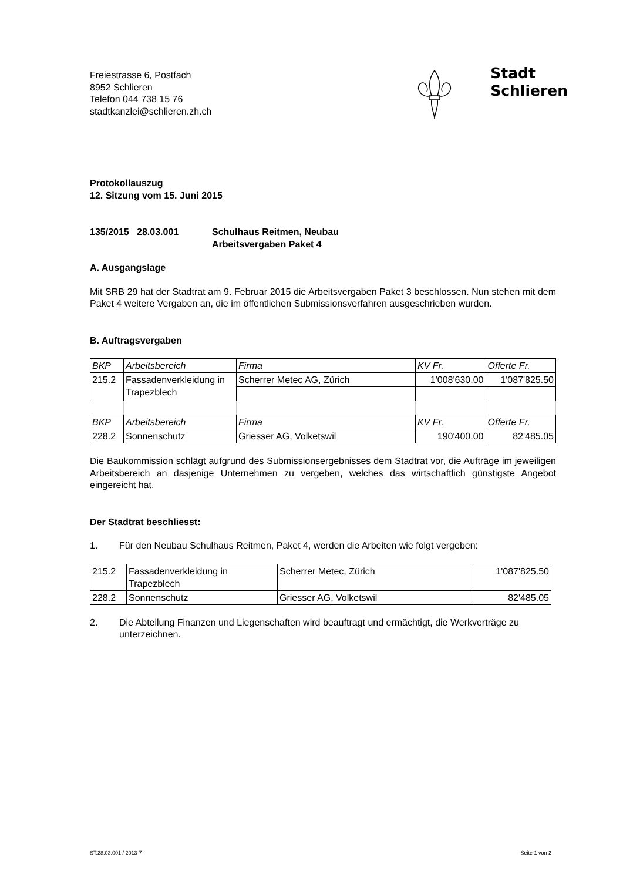Freiestrasse 6, Postfach
8952 Schlieren
Telefon 044 738 15 76
stadtkanzlei@schlieren.zh.ch
Stadt
Schlieren
Protokollauszug
12. Sitzung vom 15. Juni 2015
135/2015 28.03.001 Schulhaus Reitmen, Neubau
Arbeitsvergaben Paket 4
A. Ausgangslage
Mit SRB 29 hat der Stadtrat am 9. Februar 2015 die Arbeitsvergaben Paket 3 beschlossen. Nun stehen mit dem Paket 4 weitere Vergaben an, die im öffentlichen Submissionsverfahren ausgeschrieben wurden.
B. Auftragsvergaben
| BKP | Arbeitsbereich | Firma | KV Fr. | Offerte Fr. |
| 215.2 | Fassadenverkleidung in Trapezblech | Scherrer Metec AG, Zürich | 1'008'630.00 | 1'087'825.50 |
| BKP | Arbeitsbereich | Firma | KV Fr. | Offerte Fr. |
| 228.2 | Sonnenschutz | Griesser AG, Volketswil | 190'400.00 | 82'485.05 |
Die Baukommission schlägt aufgrund des Submissionsergebnisses dem Stadtrat vor, die Aufträge im jeweiligen Arbeitsbereich an dasjenige Unternehmen zu vergeben, welches das wirtschaftlich günstigste Angebot eingereicht hat.
Der Stadtrat beschliesst:
1. Für den Neubau Schulhaus Reitmen, Paket 4, werden die Arbeiten wie folgt vergeben:
| 215.2 | Fassadenverkleidung in Trapezblech | Scherrer Metec, Zürich | 1'087'825.50 |
| 228.2 | Sonnenschutz | Griesser AG, Volketswil | 82'485.05 |
2. Die Abteilung Finanzen und Liegenschaften wird beauftragt und ermächtigt, die Werkverträge zu unterzeichnen.
ST.28.03.001 / 2013-7 Seite 1 von 2